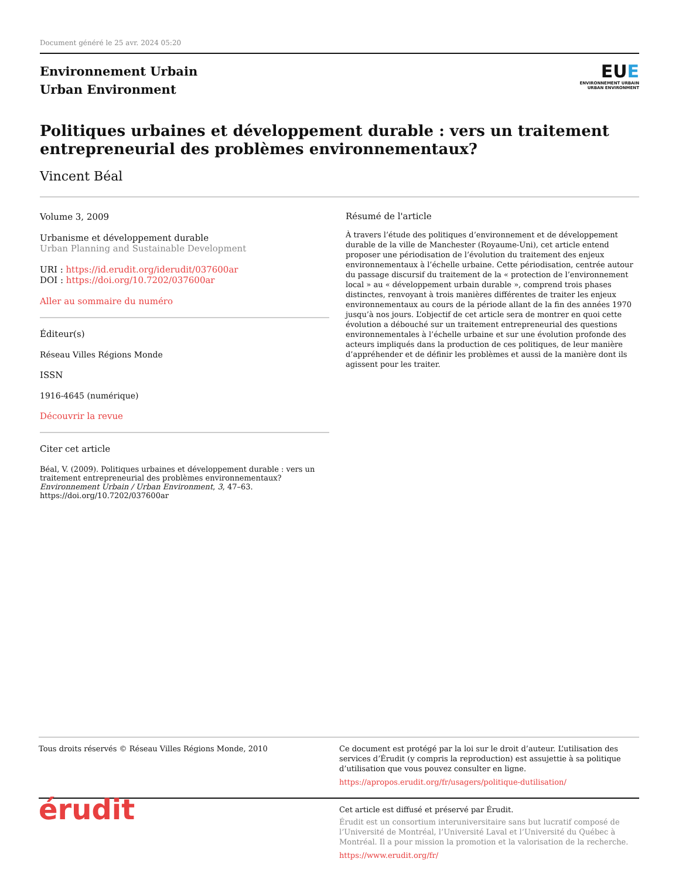Document généré le 25 avr. 2024 05:20
Environnement Urbain
Urban Environment
EUE
ENVIRONNEMENT URBAIN
URBAN ENVIRONMENT
Politiques urbaines et développement durable : vers un traitement entrepreneurial des problèmes environnementaux?
Vincent Béal
Volume 3, 2009
Urbanisme et développement durable
Urban Planning and Sustainable Development
URI : https://id.erudit.org/iderudit/037600ar
DOI : https://doi.org/10.7202/037600ar
Aller au sommaire du numéro
Éditeur(s)
Réseau Villes Régions Monde
ISSN
1916-4645 (numérique)
Découvrir la revue
Citer cet article
Béal, V. (2009). Politiques urbaines et développement durable : vers un traitement entrepreneurial des problèmes environnementaux? Environnement Urbain / Urban Environment, 3, 47–63. https://doi.org/10.7202/037600ar
Résumé de l'article
À travers l’étude des politiques d’environnement et de développement durable de la ville de Manchester (Royaume-Uni), cet article entend proposer une périodisation de l’évolution du traitement des enjeux environnementaux à l’échelle urbaine. Cette périodisation, centrée autour du passage discursif du traitement de la « protection de l’environnement local » au « développement urbain durable », comprend trois phases distinctes, renvoyant à trois manières différentes de traiter les enjeux environnementaux au cours de la période allant de la fin des années 1970 jusqu’à nos jours. L’objectif de cet article sera de montrer en quoi cette évolution a débouché sur un traitement entrepreneurial des questions environnementales à l’échelle urbaine et sur une évolution profonde des acteurs impliqués dans la production de ces politiques, de leur manière d’appréhender et de définir les problèmes et aussi de la manière dont ils agissent pour les traiter.
Tous droits réservés © Réseau Villes Régions Monde, 2010 Ce document est protégé par la loi sur le droit d’auteur. L’utilisation des services d’Érudit (y compris la reproduction) est assujettie à sa politique d’utilisation que vous pouvez consulter en ligne.
https://apropos.erudit.org/fr/usagers/politique-dutilisation/
érudit
Cet article est diffusé et préservé par Érudit.
Érudit est un consortium interuniversitaire sans but lucratif composé de l’Université de Montréal, l’Université Laval et l’Université du Québec à Montréal. Il a pour mission la promotion et la valorisation de la recherche.
https://www.erudit.org/fr/